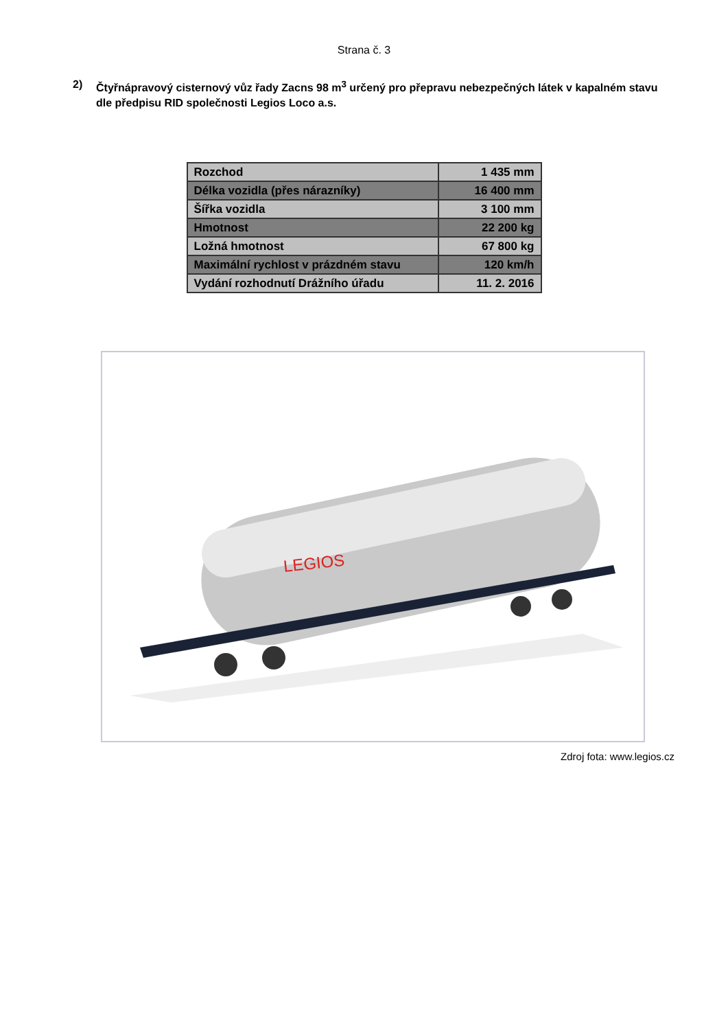Strana č. 3
2) Čtyřnápravový cisternový vůz řady Zacns 98 m<sup>3</sup> určený pro přepravu nebezpečných látek v kapalném stavu dle předpisu RID společnosti Legios Loco a.s.
| Rozchod | 1 435 mm |
| Délka vozidla (přes nárazníky) | 16 400 mm |
| Šířka vozidla | 3 100 mm |
| Hmotnost | 22 200 kg |
| Ložná hmotnost | 67 800 kg |
| Maximální rychlost v prázdném stavu | 120 km/h |
| Vydání rozhodnutí Drážního úřadu | 11. 2. 2016 |
LEGIOS
Zdroj fota: www.legios.cz